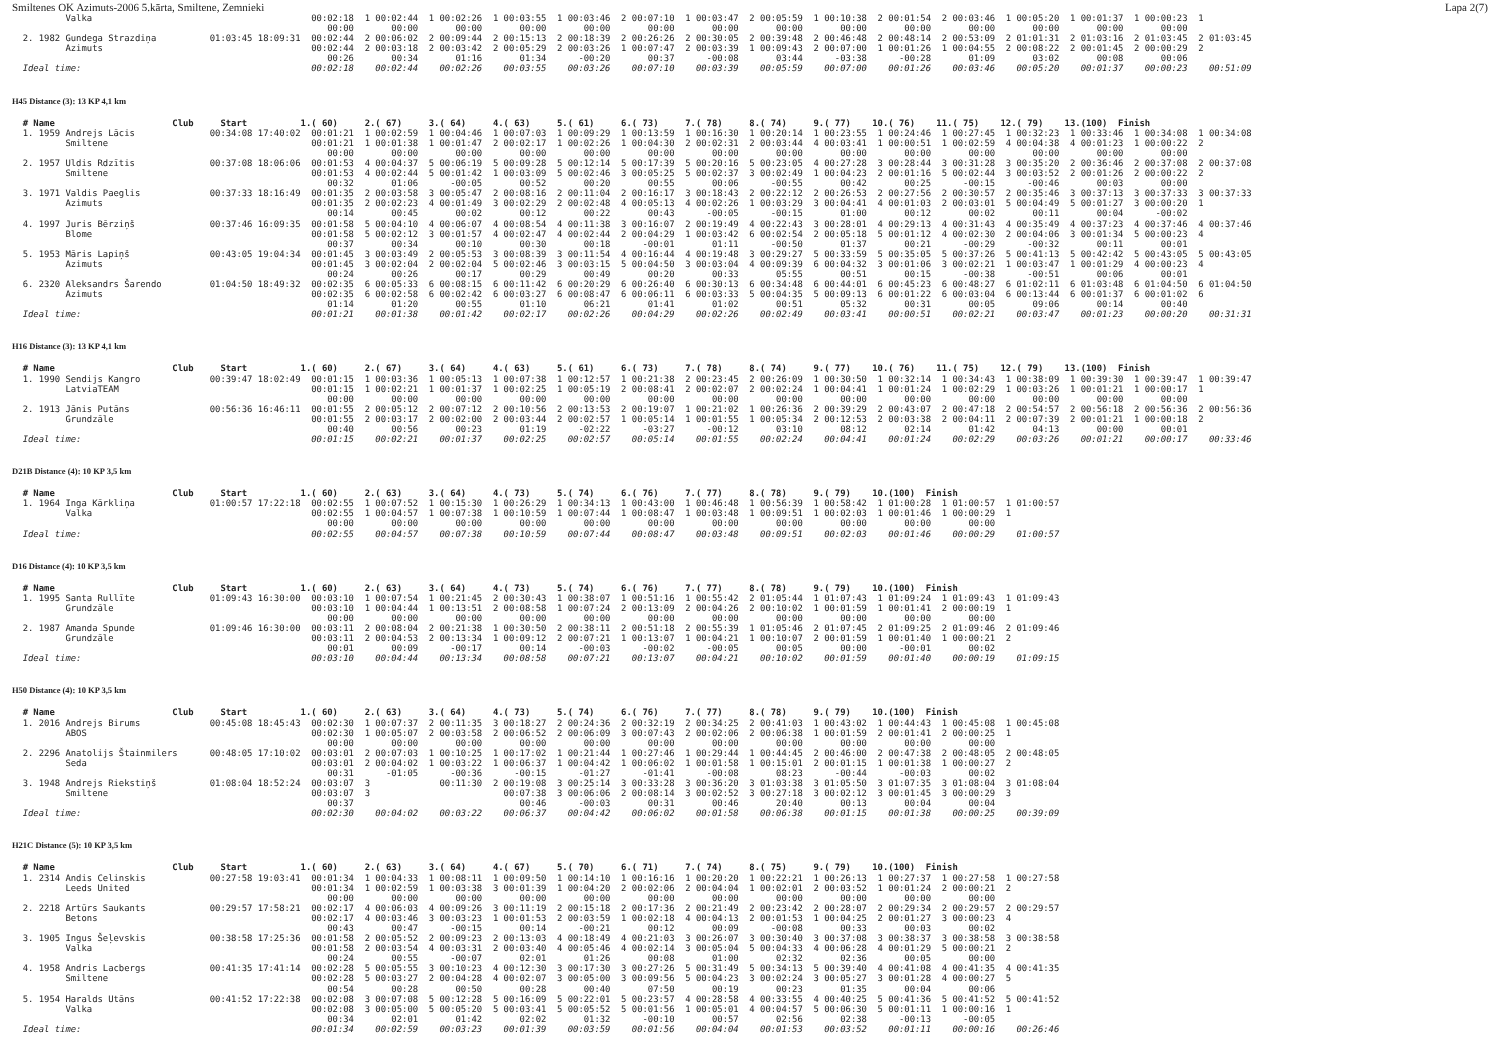Smiltenes OK Azimuts-2006 5.kārta, Smiltene, Zemnieki Lapa 2(7)
          Valka                                         00:02:18  1 00:02:44  1 00:02:26  1 00:03:55  1 00:03:46  2 00:07:10  1 00:03:47  2 00:05:59  1 00:10:38  2 00:01:54  2 00:03:46  1 00:05:20  1 00:01:37  1 00:00:23  1
                                                           00:00       00:00       00:00       00:00       00:00       00:00       00:00       00:00       00:00       00:00       00:00       00:00       00:00       00:00
  2. 1982 Gundega Strazdiņa          01:03:45 18:09:31  00:02:44  2 00:06:02  2 00:09:44  2 00:15:13  2 00:18:39  2 00:26:26  2 00:30:05  2 00:39:48  2 00:46:48  2 00:48:14  2 00:53:09  2 01:01:31  2 01:03:16  2 01:03:45  2 01:03:45
          Azimuts                                       00:02:44  2 00:03:18  2 00:03:42  2 00:05:29  2 00:03:26  1 00:07:47  2 00:03:39  1 00:09:43  2 00:07:00  1 00:01:26  1 00:04:55  2 00:08:22  2 00:01:45  2 00:00:29  2
                                                           00:26       00:34       01:16       01:34      -00:20       00:37      -00:08       03:44      -03:38      -00:28       01:09       03:02       00:08       00:06
  Ideal time:                                           00:02:18    00:02:44    00:02:26    00:03:55    00:03:26    00:07:10    00:03:39    00:05:59    00:07:00    00:01:26    00:03:46    00:05:20    00:01:37    00:00:23    00:51:09
H45 Distance (3): 13 KP 4,1 km
  # Name                      Club     Start          1.( 60)     2.( 67)     3.( 64)     4.( 63)     5.( 61)     6.( 73)     7.( 78)     8.( 74)     9.( 77)    10.( 76)    11.( 75)    12.( 79)    13.(100)  Finish
  1. 1959 Andrejs Lācis              00:34:08 17:40:02  00:01:21  1 00:02:59  1 00:04:46  1 00:07:03  1 00:09:29  1 00:13:59  1 00:16:30  1 00:20:14  1 00:23:55  1 00:24:46  1 00:27:45  1 00:32:23  1 00:33:46  1 00:34:08  1 00:34:08
          Smiltene                                      00:01:21  1 00:01:38  1 00:01:47  2 00:02:17  1 00:02:26  1 00:04:30  2 00:02:31  2 00:03:44  4 00:03:41  1 00:00:51  1 00:02:59  4 00:04:38  4 00:01:23  1 00:00:22  2
                                                           00:00       00:00       00:00       00:00       00:00       00:00       00:00       00:00       00:00       00:00       00:00       00:00       00:00       00:00
  2. 1957 Uldis Rdzītis              00:37:08 18:06:06  00:01:53  4 00:04:37  5 00:06:19  5 00:09:28  5 00:12:14  5 00:17:39  5 00:20:16  5 00:23:05  4 00:27:28  3 00:28:44  3 00:31:28  3 00:35:20  2 00:36:46  2 00:37:08  2 00:37:08
          Smiltene                                      00:01:53  4 00:02:44  5 00:01:42  1 00:03:09  5 00:02:46  3 00:05:25  5 00:02:37  3 00:02:49  1 00:04:23  2 00:01:16  5 00:02:44  3 00:03:52  2 00:01:26  2 00:00:22  2
                                                           00:32       01:06      -00:05       00:52       00:20       00:55       00:06      -00:55       00:42       00:25      -00:15      -00:46       00:03       00:00
  3. 1971 Valdis Paeglis             00:37:33 18:16:49  00:01:35  2 00:03:58  3 00:05:47  2 00:08:16  2 00:11:04  2 00:16:17  3 00:18:43  2 00:22:12  2 00:26:53  2 00:27:56  2 00:30:57  2 00:35:46  3 00:37:13  3 00:37:33  3 00:37:33
          Azimuts                                       00:01:35  2 00:02:23  4 00:01:49  3 00:02:29  2 00:02:48  4 00:05:13  4 00:02:26  1 00:03:29  3 00:04:41  4 00:01:03  2 00:03:01  5 00:04:49  5 00:01:27  3 00:00:20  1
                                                           00:14       00:45       00:02       00:12       00:22       00:43      -00:05      -00:15       01:00       00:12       00:02       00:11       00:04      -00:02
  4. 1997 Juris Bērziņš              00:37:46 16:09:35  00:01:58  5 00:04:10  4 00:06:07  4 00:08:54  4 00:11:38  3 00:16:07  2 00:19:49  4 00:22:43  3 00:28:01  4 00:29:13  4 00:31:43  4 00:35:49  4 00:37:23  4 00:37:46  4 00:37:46
          Blome                                         00:01:58  5 00:02:12  3 00:01:57  4 00:02:47  4 00:02:44  2 00:04:29  1 00:03:42  6 00:02:54  2 00:05:18  5 00:01:12  4 00:02:30  2 00:04:06  3 00:01:34  5 00:00:23  4
                                                           00:37       00:34       00:10       00:30       00:18      -00:01       01:11      -00:50       01:37       00:21      -00:29      -00:32       00:11       00:01
  5. 1953 Māris Lapiņš               00:43:05 19:04:34  00:01:45  3 00:03:49  2 00:05:53  3 00:08:39  3 00:11:54  4 00:16:44  4 00:19:48  3 00:29:27  5 00:33:59  5 00:35:05  5 00:37:26  5 00:41:13  5 00:42:42  5 00:43:05  5 00:43:05
          Azimuts                                       00:01:45  3 00:02:04  2 00:02:04  5 00:02:46  3 00:03:15  5 00:04:50  3 00:03:04  4 00:09:39  6 00:04:32  3 00:01:06  3 00:02:21  1 00:03:47  1 00:01:29  4 00:00:23  4
                                                           00:24       00:26       00:17       00:29       00:49       00:20       00:33       05:55       00:51       00:15      -00:38      -00:51       00:06       00:01
  6. 2320 Aleksandrs Šarendo         01:04:50 18:49:32  00:02:35  6 00:05:33  6 00:08:15  6 00:11:42  6 00:20:29  6 00:26:40  6 00:30:13  6 00:34:48  6 00:44:01  6 00:45:23  6 00:48:27  6 01:02:11  6 01:03:48  6 01:04:50  6 01:04:50
          Azimuts                                       00:02:35  6 00:02:58  6 00:02:42  6 00:03:27  6 00:08:47  6 00:06:11  6 00:03:33  5 00:04:35  5 00:09:13  6 00:01:22  6 00:03:04  6 00:13:44  6 00:01:37  6 00:01:02  6
                                                           01:14       01:20       00:55       01:10       06:21       01:41       01:02       00:51       05:32       00:31       00:05       09:06       00:14       00:40
  Ideal time:                                           00:01:21    00:01:38    00:01:42    00:02:17    00:02:26    00:04:29    00:02:26    00:02:49    00:03:41    00:00:51    00:02:21    00:03:47    00:01:23    00:00:20    00:31:31
H16 Distance (3): 13 KP 4,1 km
  # Name                      Club     Start          1.( 60)     2.( 67)     3.( 64)     4.( 63)     5.( 61)     6.( 73)     7.( 78)     8.( 74)     9.( 77)    10.( 76)    11.( 75)    12.( 79)    13.(100)  Finish
  1. 1990 Sendijs Kangro             00:39:47 18:02:49  00:01:15  1 00:03:36  1 00:05:13  1 00:07:38  1 00:12:57  1 00:21:38  2 00:23:45  2 00:26:09  1 00:30:50  1 00:32:14  1 00:34:43  1 00:38:09  1 00:39:30  1 00:39:47  1 00:39:47
          LatviaTEAM                                    00:01:15  1 00:02:21  1 00:01:37  1 00:02:25  1 00:05:19  2 00:08:41  2 00:02:07  2 00:02:24  1 00:04:41  1 00:01:24  1 00:02:29  1 00:03:26  1 00:01:21  1 00:00:17  1
                                                           00:00       00:00       00:00       00:00       00:00       00:00       00:00       00:00       00:00       00:00       00:00       00:00       00:00       00:00
  2. 1913 Jānis Putāns               00:56:36 16:46:11  00:01:55  2 00:05:12  2 00:07:12  2 00:10:56  2 00:13:53  2 00:19:07  1 00:21:02  1 00:26:36  2 00:39:29  2 00:43:07  2 00:47:18  2 00:54:57  2 00:56:18  2 00:56:36  2 00:56:36
          Grundzāle                                     00:01:55  2 00:03:17  2 00:02:00  2 00:03:44  2 00:02:57  1 00:05:14  1 00:01:55  1 00:05:34  2 00:12:53  2 00:03:38  2 00:04:11  2 00:07:39  2 00:01:21  1 00:00:18  2
                                                           00:40       00:56       00:23       01:19      -02:22      -03:27      -00:12       03:10       08:12       02:14       01:42       04:13       00:00       00:01
  Ideal time:                                           00:01:15    00:02:21    00:01:37    00:02:25    00:02:57    00:05:14    00:01:55    00:02:24    00:04:41    00:01:24    00:02:29    00:03:26    00:01:21    00:00:17    00:33:46
D21B Distance (4): 10 KP 3,5 km
  # Name                      Club     Start          1.( 60)     2.( 63)     3.( 64)     4.( 73)     5.( 74)     6.( 76)     7.( 77)     8.( 78)     9.( 79)    10.(100)  Finish
  1. 1964 Inga Kārkliņa              01:00:57 17:22:18  00:02:55  1 00:07:52  1 00:15:30  1 00:26:29  1 00:34:13  1 00:43:00  1 00:46:48  1 00:56:39  1 00:58:42  1 01:00:28  1 01:00:57  1 01:00:57
          Valka                                         00:02:55  1 00:04:57  1 00:07:38  1 00:10:59  1 00:07:44  1 00:08:47  1 00:03:48  1 00:09:51  1 00:02:03  1 00:01:46  1 00:00:29  1
                                                           00:00       00:00       00:00       00:00       00:00       00:00       00:00       00:00       00:00       00:00       00:00
  Ideal time:                                           00:02:55    00:04:57    00:07:38    00:10:59    00:07:44    00:08:47    00:03:48    00:09:51    00:02:03    00:01:46    00:00:29    01:00:57
D16 Distance (4): 10 KP 3,5 km
  # Name                      Club     Start          1.( 60)     2.( 63)     3.( 64)     4.( 73)     5.( 74)     6.( 76)     7.( 77)     8.( 78)     9.( 79)    10.(100)  Finish
  1. 1995 Santa Rullīte              01:09:43 16:30:00  00:03:10  1 00:07:54  1 00:21:45  2 00:30:43  1 00:38:07  1 00:51:16  1 00:55:42  2 01:05:44  1 01:07:43  1 01:09:24  1 01:09:43  1 01:09:43
          Grundzāle                                     00:03:10  1 00:04:44  1 00:13:51  2 00:08:58  1 00:07:24  2 00:13:09  2 00:04:26  2 00:10:02  1 00:01:59  1 00:01:41  2 00:00:19  1
                                                           00:00       00:00       00:00       00:00       00:00       00:00       00:00       00:00       00:00       00:00       00:00
  2. 1987 Amanda Spunde              01:09:46 16:30:00  00:03:11  2 00:08:04  2 00:21:38  1 00:30:50  2 00:38:11  2 00:51:18  2 00:55:39  1 01:05:46  2 01:07:45  2 01:09:25  2 01:09:46  2 01:09:46
          Grundzāle                                     00:03:11  2 00:04:53  2 00:13:34  1 00:09:12  2 00:07:21  1 00:13:07  1 00:04:21  1 00:10:07  2 00:01:59  1 00:01:40  1 00:00:21  2
                                                           00:01       00:09      -00:17       00:14      -00:03      -00:02      -00:05       00:05       00:00      -00:01       00:02
  Ideal time:                                           00:03:10    00:04:44    00:13:34    00:08:58    00:07:21    00:13:07    00:04:21    00:10:02    00:01:59    00:01:40    00:00:19    01:09:15
H50 Distance (4): 10 KP 3,5 km
  # Name                      Club     Start          1.( 60)     2.( 63)     3.( 64)     4.( 73)     5.( 74)     6.( 76)     7.( 77)     8.( 78)     9.( 79)    10.(100)  Finish
  1. 2016 Andrejs Birums             00:45:08 18:45:43  00:02:30  1 00:07:37  2 00:11:35  3 00:18:27  2 00:24:36  2 00:32:19  2 00:34:25  2 00:41:03  1 00:43:02  1 00:44:43  1 00:45:08  1 00:45:08
          ABOS                                          00:02:30  1 00:05:07  2 00:03:58  2 00:06:52  2 00:06:09  3 00:07:43  2 00:02:06  2 00:06:38  1 00:01:59  2 00:01:41  2 00:00:25  1
                                                           00:00       00:00       00:00       00:00       00:00       00:00       00:00       00:00       00:00       00:00       00:00
  2. 2296 Anatolijs Štainmilers      00:48:05 17:10:02  00:03:01  2 00:07:03  1 00:10:25  1 00:17:02  1 00:21:44  1 00:27:46  1 00:29:44  1 00:44:45  2 00:46:00  2 00:47:38  2 00:48:05  2 00:48:05
          Seda                                          00:03:01  2 00:04:02  1 00:03:22  1 00:06:37  1 00:04:42  1 00:06:02  1 00:01:58  1 00:15:01  2 00:01:15  1 00:01:38  1 00:00:27  2
                                                           00:31      -01:05      -00:36      -00:15      -01:27      -01:41      -00:08       08:23      -00:44      -00:03       00:02
  3. 1948 Andrejs Riekstiņš          01:08:04 18:52:24  00:03:07  3             00:11:30  2 00:19:08  3 00:25:14  3 00:33:28  3 00:36:20  3 01:03:38  3 01:05:50  3 01:07:35  3 01:08:04  3 01:08:04
          Smiltene                                      00:03:07  3                         00:07:38  3 00:06:06  2 00:08:14  3 00:02:52  3 00:27:18  3 00:02:12  3 00:01:45  3 00:00:29  3
                                                           00:37                               00:46      -00:03       00:31       00:46       20:40       00:13       00:04       00:04
  Ideal time:                                           00:02:30    00:04:02    00:03:22    00:06:37    00:04:42    00:06:02    00:01:58    00:06:38    00:01:15    00:01:38    00:00:25    00:39:09
H21C Distance (5): 10 KP 3,5 km
  # Name                      Club     Start          1.( 60)     2.( 63)     3.( 64)     4.( 67)     5.( 70)     6.( 71)     7.( 74)     8.( 75)     9.( 79)    10.(100)  Finish
  1. 2314 Andis Celinskis            00:27:58 19:03:41  00:01:34  1 00:04:33  1 00:08:11  1 00:09:50  1 00:14:10  1 00:16:16  1 00:20:20  1 00:22:21  1 00:26:13  1 00:27:37  1 00:27:58  1 00:27:58
          Leeds United                                  00:01:34  1 00:02:59  1 00:03:38  3 00:01:39  1 00:04:20  2 00:02:06  2 00:04:04  1 00:02:01  2 00:03:52  1 00:01:24  2 00:00:21  2
                                                           00:00       00:00       00:00       00:00       00:00       00:00       00:00       00:00       00:00       00:00       00:00
  2. 2218 Artūrs Saukants            00:29:57 17:58:21  00:02:17  4 00:06:03  4 00:09:26  3 00:11:19  2 00:15:18  2 00:17:36  2 00:21:49  2 00:23:42  2 00:28:07  2 00:29:34  2 00:29:57  2 00:29:57
          Betons                                        00:02:17  4 00:03:46  3 00:03:23  1 00:01:53  2 00:03:59  1 00:02:18  4 00:04:13  2 00:01:53  1 00:04:25  2 00:01:27  3 00:00:23  4
                                                           00:43       00:47      -00:15       00:14      -00:21       00:12       00:09      -00:08       00:33       00:03       00:02
  3. 1905 Ingus Šeļevskis            00:38:58 17:25:36  00:01:58  2 00:05:52  2 00:09:23  2 00:13:03  4 00:18:49  4 00:21:03  3 00:26:07  3 00:30:40  3 00:37:08  3 00:38:37  3 00:38:58  3 00:38:58
          Valka                                         00:01:58  2 00:03:54  4 00:03:31  2 00:03:40  4 00:05:46  4 00:02:14  3 00:05:04  5 00:04:33  4 00:06:28  4 00:01:29  5 00:00:21  2
                                                           00:24       00:55      -00:07       02:01       01:26       00:08       01:00       02:32       02:36       00:05       00:00
  4. 1958 Andris Lacbergs            00:41:35 17:41:14  00:02:28  5 00:05:55  3 00:10:23  4 00:12:30  3 00:17:30  3 00:27:26  5 00:31:49  5 00:34:13  5 00:39:40  4 00:41:08  4 00:41:35  4 00:41:35
          Smiltene                                      00:02:28  5 00:03:27  2 00:04:28  4 00:02:07  3 00:05:00  3 00:09:56  5 00:04:23  3 00:02:24  3 00:05:27  3 00:01:28  4 00:00:27  5
                                                           00:54       00:28       00:50       00:28       00:40       07:50       00:19       00:23       01:35       00:04       00:06
  5. 1954 Haralds Utāns              00:41:52 17:22:38  00:02:08  3 00:07:08  5 00:12:28  5 00:16:09  5 00:22:01  5 00:23:57  4 00:28:58  4 00:33:55  4 00:40:25  5 00:41:36  5 00:41:52  5 00:41:52
          Valka                                         00:02:08  3 00:05:00  5 00:05:20  5 00:03:41  5 00:05:52  5 00:01:56  1 00:05:01  4 00:04:57  5 00:06:30  5 00:01:11  1 00:00:16  1
                                                           00:34       02:01       01:42       02:02       01:32      -00:10       00:57       02:56       02:38      -00:13      -00:05
  Ideal time:                                           00:01:34    00:02:59    00:03:23    00:01:39    00:03:59    00:01:56    00:04:04    00:01:53    00:03:52    00:01:11    00:00:16    00:26:46